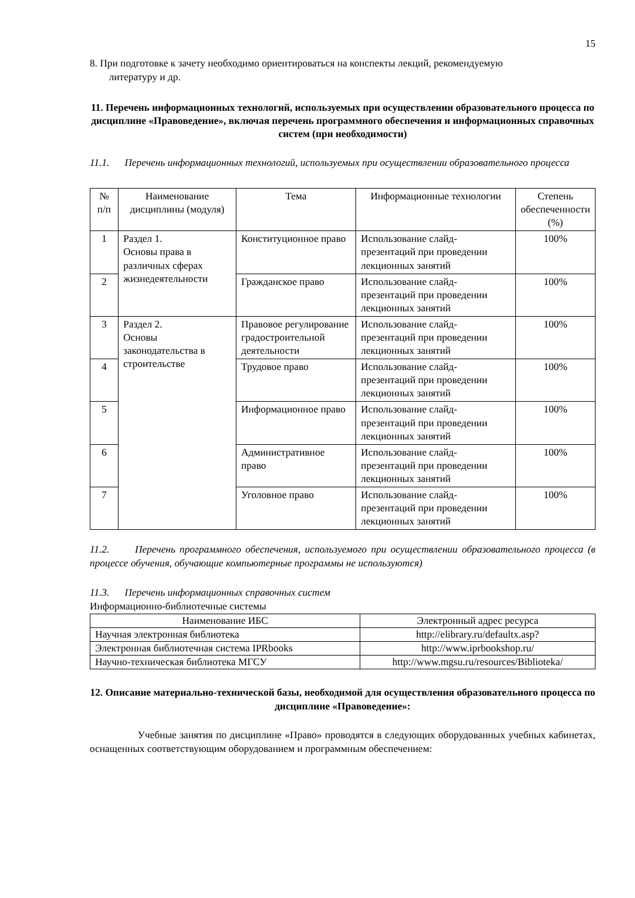15
8. При подготовке к зачету необходимо ориентироваться на конспекты лекций, рекомендуемую
литературу и др.
11. Перечень информационных технологий, используемых при осуществлении образовательного процесса по дисциплине «Правоведение», включая перечень программного обеспечения и информационных справочных систем (при необходимости)
11.1. Перечень информационных технологий, используемых при осуществлении образовательного процесса
| № п/п | Наименование дисциплины (модуля) | Тема | Информационные технологии | Степень обеспеченности (%) |
| --- | --- | --- | --- | --- |
| 1 | Раздел 1. Основы права в различных сферах жизнедеятельности | Конституционное право | Использование слайд-презентаций при проведении лекционных занятий | 100% |
| 2 | | Гражданское право | Использование слайд-презентаций при проведении лекционных занятий | 100% |
| 3 | Раздел 2. Основы законодательства в строительстве | Правовое регулирование градостроительной деятельности | Использование слайд-презентаций при проведении лекционных занятий | 100% |
| 4 | | Трудовое право | Использование слайд-презентаций при проведении лекционных занятий | 100% |
| 5 | | Информационное право | Использование слайд-презентаций при проведении лекционных занятий | 100% |
| 6 | | Административное право | Использование слайд-презентаций при проведении лекционных занятий | 100% |
| 7 | | Уголовное право | Использование слайд-презентаций при проведении лекционных занятий | 100% |
11.2. Перечень программного обеспечения, используемого при осуществлении образовательного процесса (в процессе обучения, обучающие компьютерные программы не используются)
11.3. Перечень информационных справочных систем
Информационно-библиотечные системы
| Наименование ИБС | Электронный адрес ресурса |
| --- | --- |
| Научная электронная библиотека | http://elibrary.ru/defaultx.asp? |
| Электронная библиотечная система IPRbooks | http://www.iprbookshop.ru/ |
| Научно-техническая библиотека МГСУ | http://www.mgsu.ru/resources/Biblioteka/ |
12. Описание материально-технической базы, необходимой для осуществления образовательного процесса по дисциплине «Правоведение»:
Учебные занятия по дисциплине «Право» проводятся в следующих оборудованных учебных кабинетах, оснащенных соответствующим оборудованием и программным обеспечением: